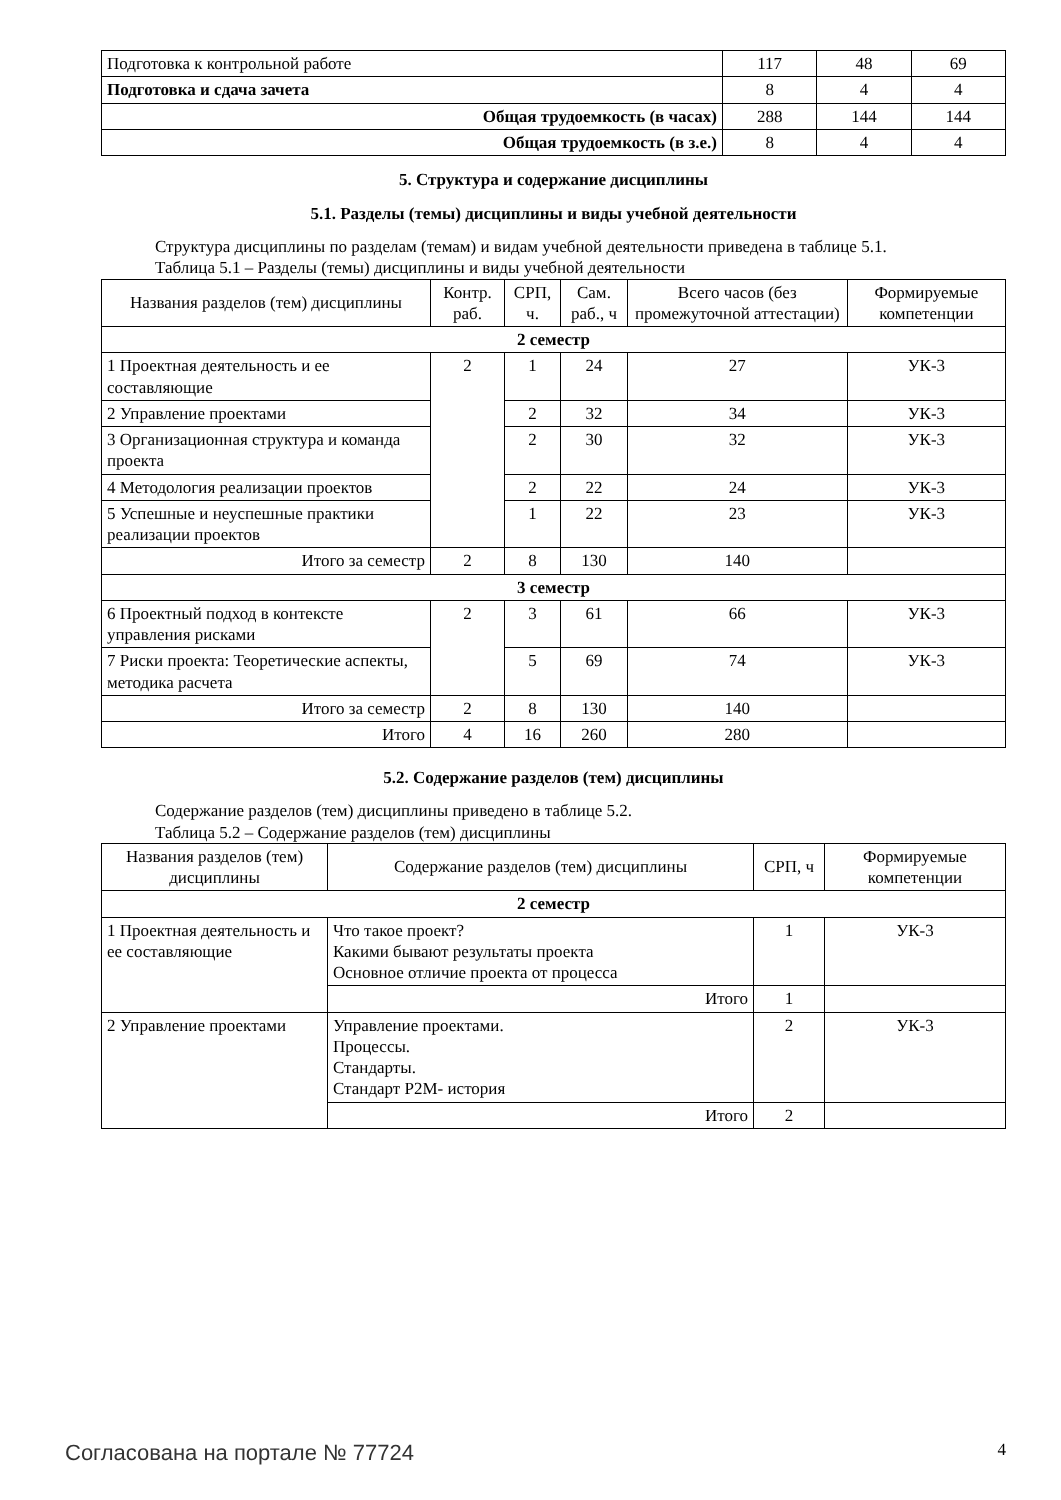| Подготовка к контрольной работе | 117 | 48 | 69 |
| Подготовка и сдача зачета | 8 | 4 | 4 |
| Общая трудоемкость (в часах) | 288 | 144 | 144 |
| Общая трудоемкость (в з.е.) | 8 | 4 | 4 |
5. Структура и содержание дисциплины
5.1. Разделы (темы) дисциплины и виды учебной деятельности
Структура дисциплины по разделам (темам) и видам учебной деятельности приведена в таблице 5.1.
Таблица 5.1 – Разделы (темы) дисциплины и виды учебной деятельности
| Названия разделов (тем) дисциплины | Контр. раб. | СРП, ч. | Сам. раб., ч | Всего часов (без промежуточной аттестации) | Формируемые компетенции |
| --- | --- | --- | --- | --- | --- |
| 2 семестр | | | | | |
| 1 Проектная деятельность и ее составляющие | 2 | 1 | 24 | 27 | УК-3 |
| 2 Управление проектами | | 2 | 32 | 34 | УК-3 |
| 3 Организационная структура и команда проекта | | 2 | 30 | 32 | УК-3 |
| 4 Методология реализации проектов | | 2 | 22 | 24 | УК-3 |
| 5 Успешные и неуспешные практики реализации проектов | | 1 | 22 | 23 | УК-3 |
| Итого за семестр | 2 | 8 | 130 | 140 | |
| 3 семестр | | | | | |
| 6 Проектный подход в контексте управления рисками | 2 | 3 | 61 | 66 | УК-3 |
| 7 Риски проекта: Теоретические аспекты, методика расчета | | 5 | 69 | 74 | УК-3 |
| Итого за семестр | 2 | 8 | 130 | 140 | |
| Итого | 4 | 16 | 260 | 280 | |
5.2. Содержание разделов (тем) дисциплины
Содержание разделов (тем) дисциплины приведено в таблице 5.2.
Таблица 5.2 – Содержание разделов (тем) дисциплины
| Названия разделов (тем) дисциплины | Содержание разделов (тем) дисциплины | СРП, ч | Формируемые компетенции |
| --- | --- | --- | --- |
| 2 семестр | | | |
| 1 Проектная деятельность и ее составляющие | Что такое проект? Какими бывают результаты проекта Основное отличие проекта от процесса | 1 | УК-3 |
| | Итого | 1 | |
| 2 Управление проектами | Управление проектами. Процессы. Стандарты. Стандарт P2M- история | 2 | УК-3 |
| | Итого | 2 | |
Согласована на портале № 77724 4